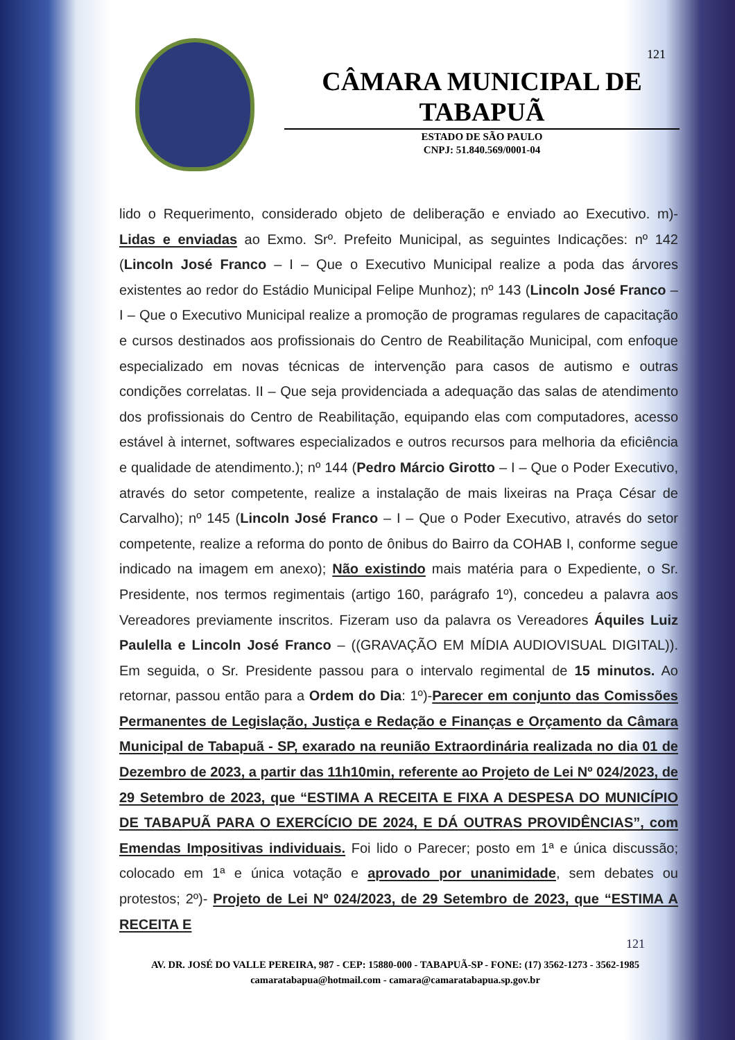121
CÂMARA MUNICIPAL DE TABAPUÃ
ESTADO DE SÃO PAULO
CNPJ: 51.840.569/0001-04
lido o Requerimento, considerado objeto de deliberação e enviado ao Executivo. m)- Lidas e enviadas ao Exmo. Srº. Prefeito Municipal, as seguintes Indicações: nº 142 (Lincoln José Franco – I – Que o Executivo Municipal realize a poda das árvores existentes ao redor do Estádio Municipal Felipe Munhoz); nº 143 (Lincoln José Franco – I – Que o Executivo Municipal realize a promoção de programas regulares de capacitação e cursos destinados aos profissionais do Centro de Reabilitação Municipal, com enfoque especializado em novas técnicas de intervenção para casos de autismo e outras condições correlatas. II – Que seja providenciada a adequação das salas de atendimento dos profissionais do Centro de Reabilitação, equipando elas com computadores, acesso estável à internet, softwares especializados e outros recursos para melhoria da eficiência e qualidade de atendimento.); nº 144 (Pedro Márcio Girotto – I – Que o Poder Executivo, através do setor competente, realize a instalação de mais lixeiras na Praça César de Carvalho); nº 145 (Lincoln José Franco – I – Que o Poder Executivo, através do setor competente, realize a reforma do ponto de ônibus do Bairro da COHAB I, conforme segue indicado na imagem em anexo); Não existindo mais matéria para o Expediente, o Sr. Presidente, nos termos regimentais (artigo 160, parágrafo 1º), concedeu a palavra aos Vereadores previamente inscritos. Fizeram uso da palavra os Vereadores Áquiles Luiz Paulella e Lincoln José Franco – ((GRAVAÇÃO EM MÍDIA AUDIOVISUAL DIGITAL)). Em seguida, o Sr. Presidente passou para o intervalo regimental de 15 minutos. Ao retornar, passou então para a Ordem do Dia: 1º)-Parecer em conjunto das Comissões Permanentes de Legislação, Justiça e Redação e Finanças e Orçamento da Câmara Municipal de Tabapuã - SP, exarado na reunião Extraordinária realizada no dia 01 de Dezembro de 2023, a partir das 11h10min, referente ao Projeto de Lei Nº 024/2023, de 29 Setembro de 2023, que “ESTIMA A RECEITA E FIXA A DESPESA DO MUNICÍPIO DE TABAPUÃ PARA O EXERCÍCIO DE 2024, E DÁ OUTRAS PROVIDÊNCIAS”, com Emendas Impositivas individuais. Foi lido o Parecer; posto em 1ª e única discussão; colocado em 1ª e única votação e aprovado por unanimidade, sem debates ou protestos; 2º)- Projeto de Lei Nº 024/2023, de 29 Setembro de 2023, que “ESTIMA A RECEITA E
121
AV. DR. JOSÉ DO VALLE PEREIRA, 987 - CEP: 15880-000 - TABAPUÃ-SP - FONE: (17) 3562-1273 - 3562-1985
camaratabapua@hotmail.com - camara@camaratabapua.sp.gov.br